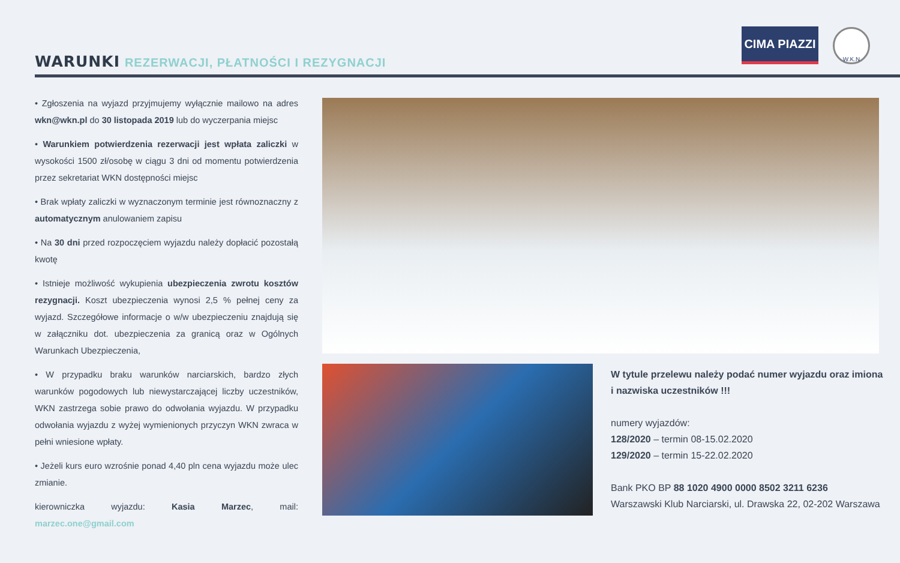WARUNKI REZERWACJI, PŁATNOŚCI I REZYGNACJI
CIMA PIAZZI
W.K.N
• Zgłoszenia na wyjazd przyjmujemy wyłącznie mailowo na adres wkn@wkn.pl do 30 listopada 2019 lub do wyczerpania miejsc
• Warunkiem potwierdzenia rezerwacji jest wpłata zaliczki w wysokości 1500 zł/osobę w ciągu 3 dni od momentu potwierdzenia przez sekretariat WKN dostępności miejsc
• Brak wpłaty zaliczki w wyznaczonym terminie jest równoznaczny z automatycznym anulowaniem zapisu
• Na 30 dni przed rozpoczęciem wyjazdu należy dopłacić pozostałą kwotę
• Istnieje możliwość wykupienia ubezpieczenia zwrotu kosztów rezygnacji. Koszt ubezpieczenia wynosi 2,5 % pełnej ceny za wyjazd. Szczegółowe informacje o w/w ubezpieczeniu znajdują się w załączniku dot. ubezpieczenia za granicą oraz w Ogólnych Warunkach Ubezpieczenia,
• W przypadku braku warunków narciarskich, bardzo złych warunków pogodowych lub niewystarczającej liczby uczestników, WKN zastrzega sobie prawo do odwołania wyjazdu. W przypadku odwołania wyjazdu z wyżej wymienionych przyczyn WKN zwraca w pełni wniesione wpłaty.
• Jeżeli kurs euro wzrośnie ponad 4,40 pln cena wyjazdu może ulec zmianie.
kierowniczka wyjazdu: Kasia Marzec, mail: marzec.one@gmail.com
W tytule przelewu należy podać numer wyjazdu oraz imiona i nazwiska uczestników !!!
numery wyjazdów:
128/2020 – termin 08-15.02.2020
129/2020 – termin 15-22.02.2020
Bank PKO BP 88 1020 4900 0000 8502 3211 6236
Warszawski Klub Narciarski, ul. Drawska 22, 02-202 Warszawa